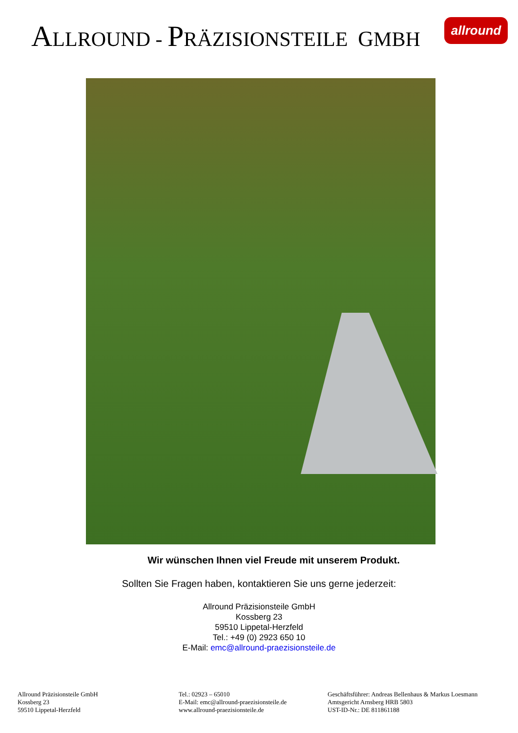ALLROUND - PRÄZISIONSTEILE GMBH allround
Wir wünschen Ihnen viel Freude mit unserem Produkt.
Sollten Sie Fragen haben, kontaktieren Sie uns gerne jederzeit:
Allround Präzisionsteile GmbH
Kossberg 23
59510 Lippetal-Herzfeld
Tel.: +49 (0) 2923 650 10
E-Mail: emc@allround-praezisionsteile.de
Allround Präzisionsteile GmbH
Kossberg 23
59510 Lippetal-Herzfeld
Tel.: 02923 – 65010
E-Mail: emc@allround-praezisionsteile.de
www.allround-praezisionsteile.de
Geschäftsführer: Andreas Bellenhaus & Markus Loesmann
Amtsgericht Arnsberg HRB 5803
UST-ID-Nr.: DE 811861188